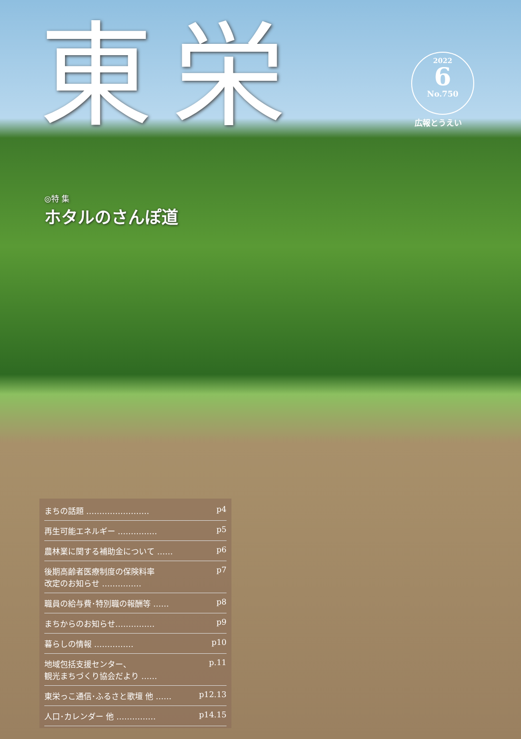東栄
2022
6
No.750
広報とうえい
◎特 集
ホタルのさんぽ道
まちの話題 …………………… p4
再生可能エネルギー …………… p5
農林業に関する補助金について …… p6
後期高齢者医療制度の保険料率
改定のお知らせ …………… p7
職員の給与費･特別職の報酬等 …… p8
まちからのお知らせ…………… p9
暮らしの情報 …………… p10
地域包括支援センター、
観光まちづくり協会だより …… p.11
東栄っこ通信･ふるさと歌壇 他 …… p12.13
人口･カレンダー 他 …………… p14.15